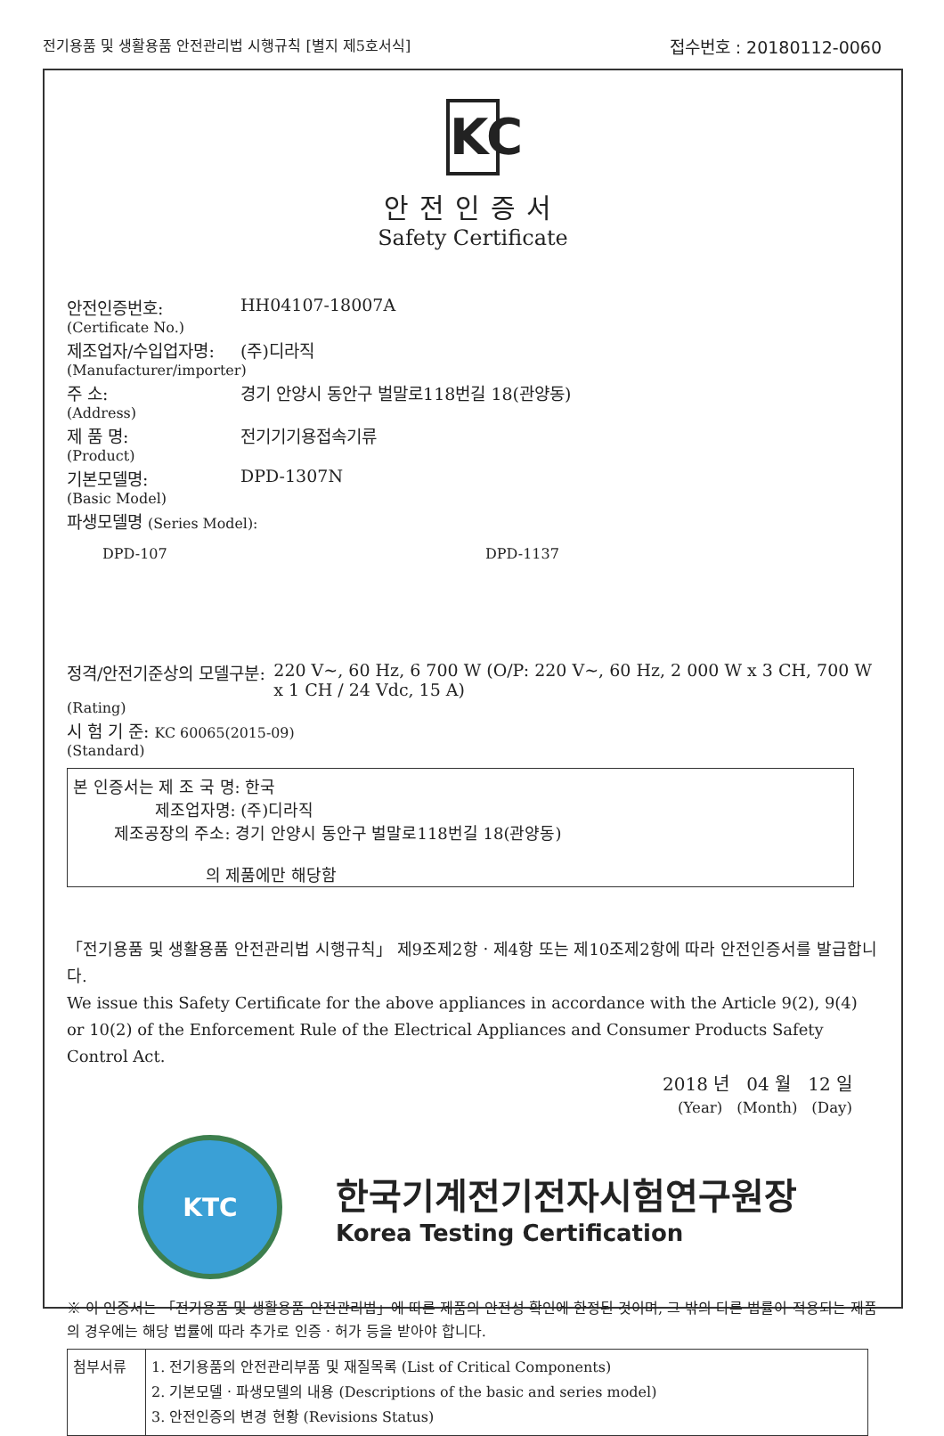전기용품 및 생활용품 안전관리법 시행규칙 [별지 제5호서식] 접수번호 : 20180112-0060
KC
안전인증서
Safety Certificate
안전인증번호: HH04107-18007A
(Certificate No.)
제조업자/수입업자명: (주)디라직
(Manufacturer/importer)
주 소: 경기 안양시 동안구 벌말로118번길 18(관양동)
(Address)
제 품 명: 전기기기용접속기류
(Product)
기본모델명: DPD-1307N
(Basic Model)
파생모델명 (Series Model):
DPD-107 DPD-1137
정격/안전기준상의 모델구분: 220 V~, 60 Hz, 6 700 W (O/P: 220 V~, 60 Hz, 2 000 W x 3 CH, 700 W x 1 CH / 24 Vdc, 15 A)
(Rating)
시 험 기 준: KC 60065(2015-09)
(Standard)
본 인증서는 제 조 국 명: 한국
제조업자명: (주)디라직
제조공장의 주소: 경기 안양시 동안구 벌말로118번길 18(관양동)
의 제품에만 해당함
「전기용품 및 생활용품 안전관리법 시행규칙」 제9조제2항ㆍ제4항 또는 제10조제2항에 따라 안전인증서를 발급합니다.
We issue this Safety Certificate for the above appliances in accordance with the Article 9(2), 9(4) or 10(2) of the Enforcement Rule of the Electrical Appliances and Consumer Products Safety Control Act.
2018 년 04 월 12 일
(Year) (Month) (Day)
KTC
한국기계전기전자시험연구원장
Korea Testing Certification
※ 이 인증서는 「전기용품 및 생활용품 안전관리법」에 따른 제품의 안전성 확인에 한정된 것이며, 그 밖의 다른 법률이 적용되는 제품의 경우에는 해당 법률에 따라 추가로 인증ㆍ허가 등을 받아야 합니다.
| 첨부서류 | 1. 전기용품의 안전관리부품 및 재질목록 (List of Critical Components) 2. 기본모델ㆍ파생모델의 내용 (Descriptions of the basic and series model) 3. 안전인증의 변경 현황 (Revisions Status) |